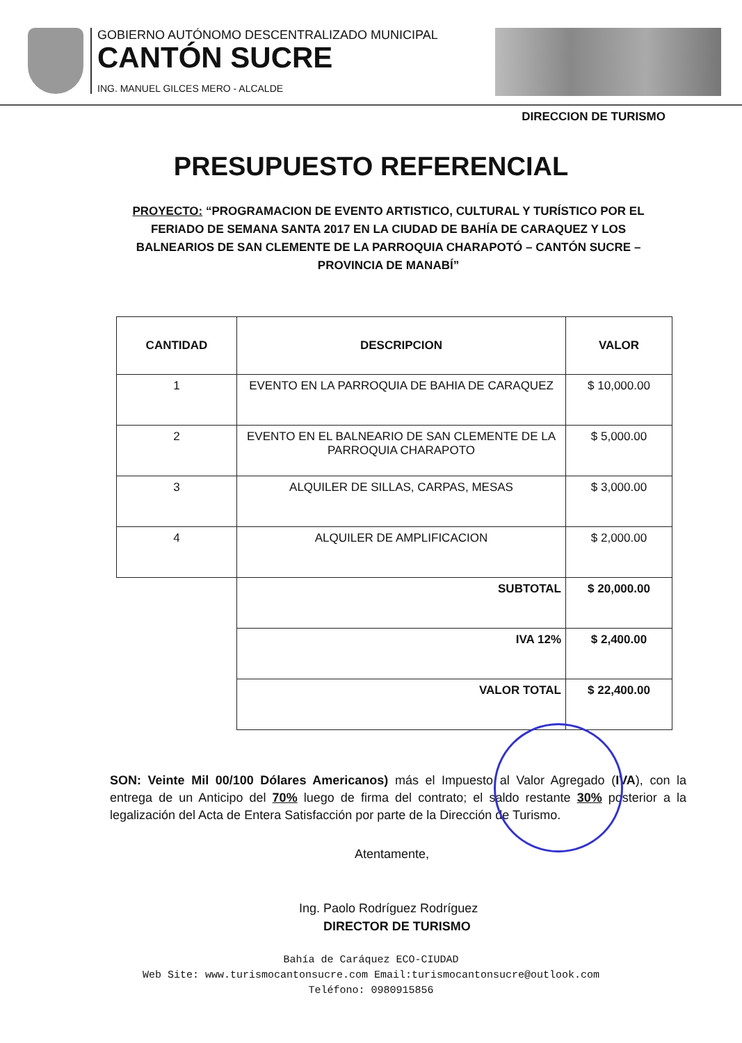GOBIERNO AUTÓNOMO DESCENTRALIZADO MUNICIPAL
CANTÓN SUCRE
ING. MANUEL GILCES MERO - ALCALDE
DIRECCION DE TURISMO
PRESUPUESTO REFERENCIAL
PROYECTO: “PROGRAMACION DE EVENTO ARTISTICO, CULTURAL Y TURÍSTICO POR EL FERIADO DE SEMANA SANTA 2017 EN LA CIUDAD DE BAHÍA DE CARAQUEZ Y LOS BALNEARIOS DE SAN CLEMENTE DE LA PARROQUIA CHARAPOTÓ – CANTÓN SUCRE – PROVINCIA DE MANABÍ”
| CANTIDAD | DESCRIPCION | VALOR |
| --- | --- | --- |
| 1 | EVENTO EN LA PARROQUIA DE BAHIA DE CARAQUEZ | $ 10,000.00 |
| 2 | EVENTO EN EL BALNEARIO DE SAN CLEMENTE DE LA PARROQUIA CHARAPOTO | $ 5,000.00 |
| 3 | ALQUILER DE SILLAS, CARPAS, MESAS | $ 3,000.00 |
| 4 | ALQUILER DE AMPLIFICACION | $ 2,000.00 |
| | SUBTOTAL | $ 20,000.00 |
| | IVA 12% | $ 2,400.00 |
| | VALOR TOTAL | $ 22,400.00 |
SON: Veinte Mil 00/100 Dólares Americanos) más el Impuesto al Valor Agregado (IVA), con la entrega de un Anticipo del 70% luego de firma del contrato; el saldo restante 30% posterior a la legalización del Acta de Entera Satisfacción por parte de la Dirección de Turismo.
Atentamente,
Ing. Paolo Rodríguez Rodríguez
DIRECTOR DE TURISMO
Bahía de Caráquez ECO-CIUDAD
Web Site: www.turismocantonsucre.com Email:turismocantonsucre@outlook.com
Teléfono: 0980915856